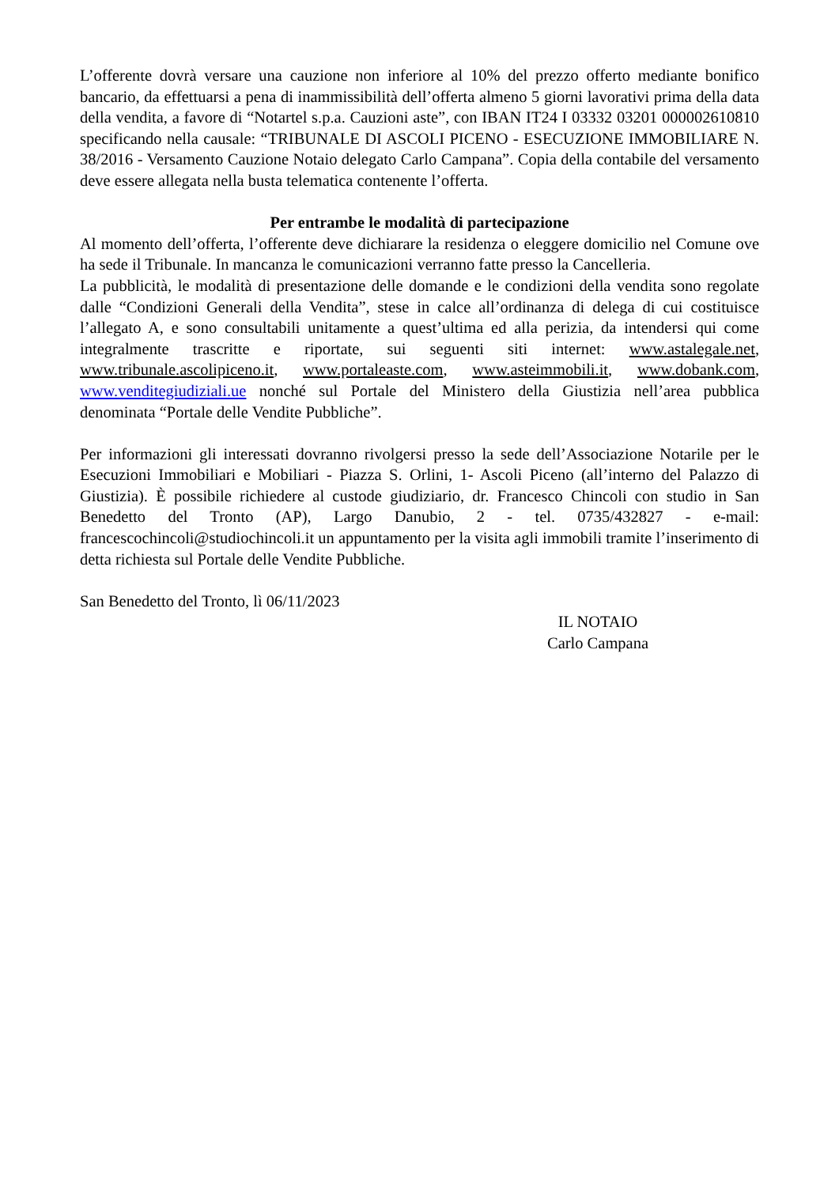L’offerente dovrà versare una cauzione non inferiore al 10% del prezzo offerto mediante bonifico bancario, da effettuarsi a pena di inammissibilità dell’offerta almeno 5 giorni lavorativi prima della data della vendita, a favore di “Notartel s.p.a. Cauzioni aste”, con IBAN IT24 I 03332 03201 000002610810 specificando nella causale: “TRIBUNALE DI ASCOLI PICENO - ESECUZIONE IMMOBILIARE N. 38/2016 - Versamento Cauzione Notaio delegato Carlo Campana”. Copia della contabile del versamento deve essere allegata nella busta telematica contenente l’offerta.
Per entrambe le modalità di partecipazione
Al momento dell’offerta, l’offerente deve dichiarare la residenza o eleggere domicilio nel Comune ove ha sede il Tribunale. In mancanza le comunicazioni verranno fatte presso la Cancelleria.
La pubblicità, le modalità di presentazione delle domande e le condizioni della vendita sono regolate dalle “Condizioni Generali della Vendita”, stese in calce all’ordinanza di delega di cui costituisce l’allegato A, e sono consultabili unitamente a quest’ultima ed alla perizia, da intendersi qui come integralmente trascritte e riportate, sui seguenti siti internet: www.astalegale.net, www.tribunale.ascolipiceno.it, www.portaleaste.com, www.asteimmobili.it, www.dobank.com, www.venditegiudiziali.ue nonché sul Portale del Ministero della Giustizia nell’area pubblica denominata “Portale delle Vendite Pubbliche”.
Per informazioni gli interessati dovranno rivolgersi presso la sede dell’Associazione Notarile per le Esecuzioni Immobiliari e Mobiliari - Piazza S. Orlini, 1- Ascoli Piceno (all’interno del Palazzo di Giustizia). È possibile richiedere al custode giudiziario, dr. Francesco Chincoli con studio in San Benedetto del Tronto (AP), Largo Danubio, 2 - tel. 0735/432827 - e-mail: francescochincoli@studiochincoli.it un appuntamento per la visita agli immobili tramite l’inserimento di detta richiesta sul Portale delle Vendite Pubbliche.
San Benedetto del Tronto, lì 06/11/2023
IL NOTAIO
Carlo Campana